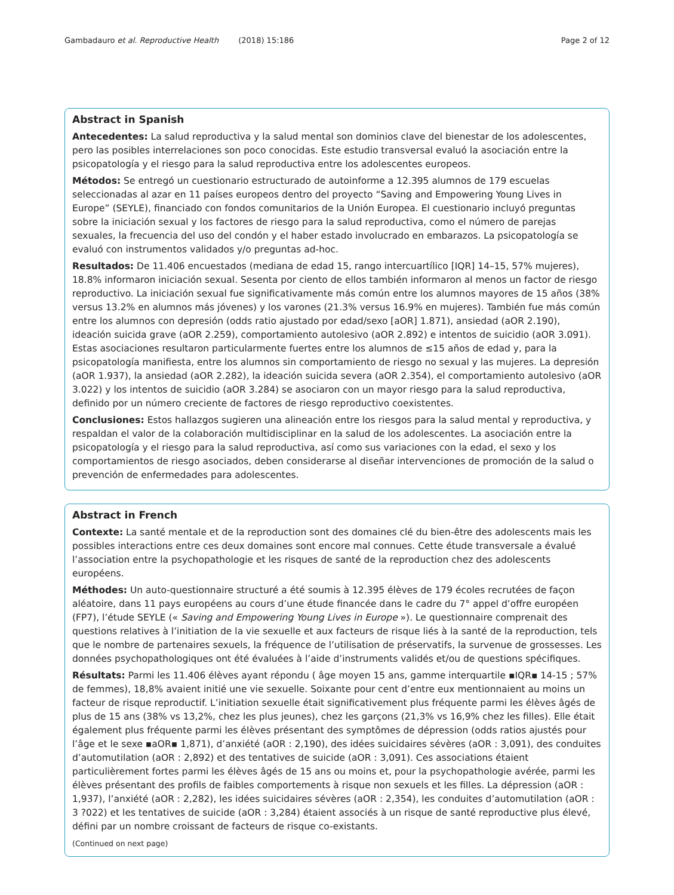Gambadauro et al. Reproductive Health (2018) 15:186 Page 2 of 12
Abstract in Spanish
Antecedentes: La salud reproductiva y la salud mental son dominios clave del bienestar de los adolescentes, pero las posibles interrelaciones son poco conocidas. Este estudio transversal evaluó la asociación entre la psicopatología y el riesgo para la salud reproductiva entre los adolescentes europeos.
Métodos: Se entregó un cuestionario estructurado de autoinforme a 12.395 alumnos de 179 escuelas seleccionadas al azar en 11 países europeos dentro del proyecto “Saving and Empowering Young Lives in Europe” (SEYLE), financiado con fondos comunitarios de la Unión Europea. El cuestionario incluyó preguntas sobre la iniciación sexual y los factores de riesgo para la salud reproductiva, como el número de parejas sexuales, la frecuencia del uso del condón y el haber estado involucrado en embarazos. La psicopatología se evaluó con instrumentos validados y/o preguntas ad-hoc.
Resultados: De 11.406 encuestados (mediana de edad 15, rango intercuartílico [IQR] 14–15, 57% mujeres), 18.8% informaron iniciación sexual. Sesenta por ciento de ellos también informaron al menos un factor de riesgo reproductivo. La iniciación sexual fue significativamente más común entre los alumnos mayores de 15 años (38% versus 13.2% en alumnos más jóvenes) y los varones (21.3% versus 16.9% en mujeres). También fue más común entre los alumnos con depresión (odds ratio ajustado por edad/sexo [aOR] 1.871), ansiedad (aOR 2.190), ideación suicida grave (aOR 2.259), comportamiento autolesivo (aOR 2.892) e intentos de suicidio (aOR 3.091). Estas asociaciones resultaron particularmente fuertes entre los alumnos de ≤15 años de edad y, para la psicopatología manifiesta, entre los alumnos sin comportamiento de riesgo no sexual y las mujeres. La depresión (aOR 1.937), la ansiedad (aOR 2.282), la ideación suicida severa (aOR 2.354), el comportamiento autolesivo (aOR 3.022) y los intentos de suicidio (aOR 3.284) se asociaron con un mayor riesgo para la salud reproductiva, definido por un número creciente de factores de riesgo reproductivo coexistentes.
Conclusiones: Estos hallazgos sugieren una alineación entre los riesgos para la salud mental y reproductiva, y respaldan el valor de la colaboración multidisciplinar en la salud de los adolescentes. La asociación entre la psicopatología y el riesgo para la salud reproductiva, así como sus variaciones con la edad, el sexo y los comportamientos de riesgo asociados, deben considerarse al diseñar intervenciones de promoción de la salud o prevención de enfermedades para adolescentes.
Abstract in French
Contexte: La santé mentale et de la reproduction sont des domaines clé du bien-être des adolescents mais les possibles interactions entre ces deux domaines sont encore mal connues. Cette étude transversale a évalué l’association entre la psychopathologie et les risques de santé de la reproduction chez des adolescents européens.
Méthodes: Un auto-questionnaire structuré a été soumis à 12.395 élèves de 179 écoles recrutées de façon aléatoire, dans 11 pays européens au cours d’une étude financée dans le cadre du 7° appel d’offre européen (FP7), l’étude SEYLE (« Saving and Empowering Young Lives in Europe »). Le questionnaire comprenait des questions relatives à l’initiation de la vie sexuelle et aux facteurs de risque liés à la santé de la reproduction, tels que le nombre de partenaires sexuels, la fréquence de l’utilisation de préservatifs, la survenue de grossesses. Les données psychopathologiques ont été évaluées à l’aide d’instruments validés et/ou de questions spécifiques.
Résultats: Parmi les 11.406 élèves ayant répondu ( âge moyen 15 ans, gamme interquartile ▪IQR▪ 14-15 ; 57% de femmes), 18,8% avaient initié une vie sexuelle. Soixante pour cent d’entre eux mentionnaient au moins un facteur de risque reproductif. L’initiation sexuelle était significativement plus fréquente parmi les élèves âgés de plus de 15 ans (38% vs 13,2%, chez les plus jeunes), chez les garçons (21,3% vs 16,9% chez les filles). Elle était également plus fréquente parmi les élèves présentant des symptômes de dépression (odds ratios ajustés pour l’âge et le sexe ▪aOR▪ 1,871), d’anxiété (aOR : 2,190), des idées suicidaires sévères (aOR : 3,091), des conduites d’automutilation (aOR : 2,892) et des tentatives de suicide (aOR : 3,091). Ces associations étaient particulièrement fortes parmi les élèves âgés de 15 ans ou moins et, pour la psychopathologie avérée, parmi les élèves présentant des profils de faibles comportements à risque non sexuels et les filles. La dépression (aOR : 1,937), l’anxiété (aOR : 2,282), les idées suicidaires sévères (aOR : 2,354), les conduites d’automutilation (aOR : 3 ?022) et les tentatives de suicide (aOR : 3,284) étaient associés à un risque de santé reproductive plus élevé, défini par un nombre croissant de facteurs de risque co-existants.
(Continued on next page)